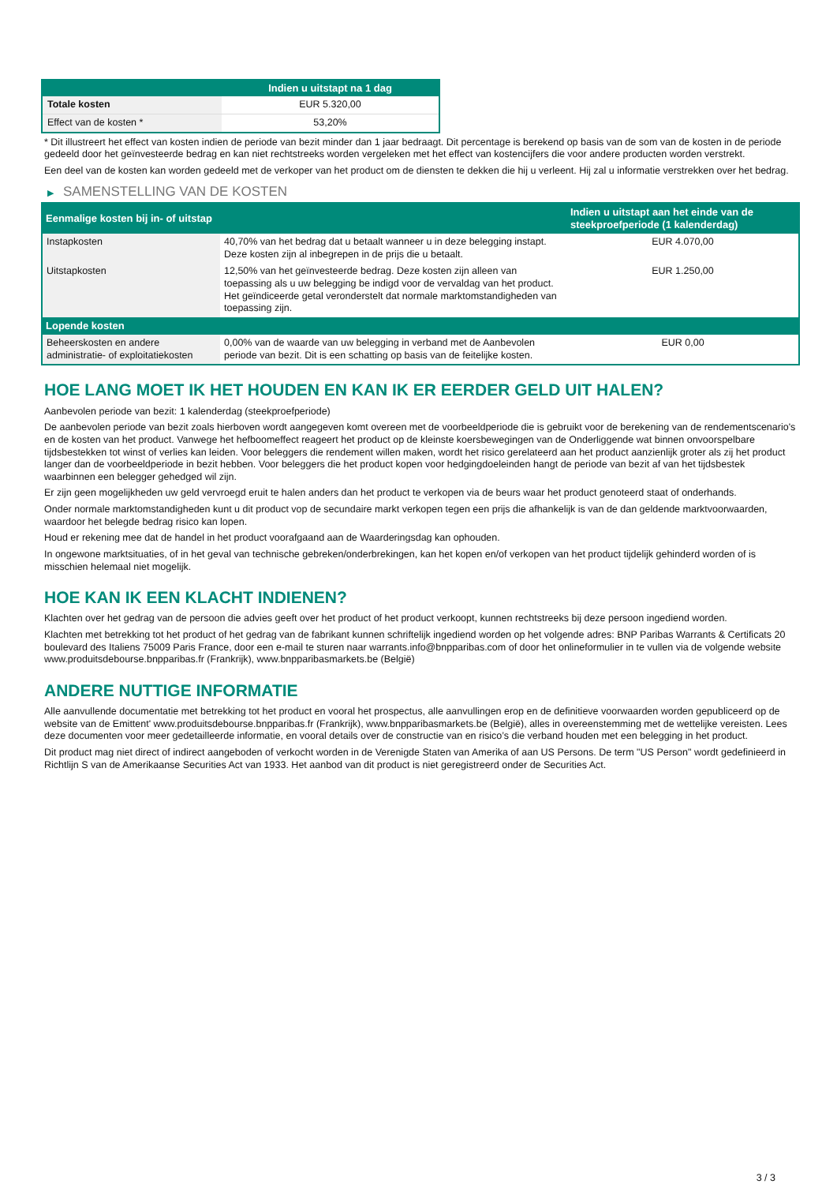| | Indien u uitstapt na 1 dag |
| --- | --- |
| Totale kosten | EUR 5.320,00 |
| Effect van de kosten * | 53,20% |
* Dit illustreert het effect van kosten indien de periode van bezit minder dan 1 jaar bedraagt. Dit percentage is berekend op basis van de som van de kosten in de periode gedeeld door het geïnvesteerde bedrag en kan niet rechtstreeks worden vergeleken met het effect van kostencijfers die voor andere producten worden verstrekt.
Een deel van de kosten kan worden gedeeld met de verkoper van het product om de diensten te dekken die hij u verleent. Hij zal u informatie verstrekken over het bedrag.
▶ SAMENSTELLING VAN DE KOSTEN
| Eenmalige kosten bij in- of uitstap | | Indien u uitstapt aan het einde van de steekproefperiode (1 kalenderdag) |
| --- | --- | --- |
| Instapkosten | 40,70% van het bedrag dat u betaalt wanneer u in deze belegging instapt. Deze kosten zijn al inbegrepen in de prijs die u betaalt. | EUR 4.070,00 |
| Uitstapkosten | 12,50% van het geïnvesteerde bedrag. Deze kosten zijn alleen van toepassing als u uw belegging be indigd voor de vervaldag van het product. Het geïndiceerde getal veronderstelt dat normale marktomstandigheden van toepassing zijn. | EUR 1.250,00 |
| Lopende kosten | | |
| Beheerskosten en andere administratie- of exploitatiekosten | 0,00% van de waarde van uw belegging in verband met de Aanbevolen periode van bezit. Dit is een schatting op basis van de feitelijke kosten. | EUR 0,00 |
HOE LANG MOET IK HET HOUDEN EN KAN IK ER EERDER GELD UIT HALEN?
Aanbevolen periode van bezit: 1 kalenderdag (steekproefperiode)
De aanbevolen periode van bezit zoals hierboven wordt aangegeven komt overeen met de voorbeeldperiode die is gebruikt voor de berekening van de rendementscenario's en de kosten van het product. Vanwege het hefboomeffect reageert het product op de kleinste koersbewegingen van de Onderliggende wat binnen onvoorspelbare tijdsbestekken tot winst of verlies kan leiden. Voor beleggers die rendement willen maken, wordt het risico gerelateerd aan het product aanzienlijk groter als zij het product langer dan de voorbeeldperiode in bezit hebben. Voor beleggers die het product kopen voor hedgingdoeleinden hangt de periode van bezit af van het tijdsbestek waarbinnen een belegger gehedged wil zijn.
Er zijn geen mogelijkheden uw geld vervroegd eruit te halen anders dan het product te verkopen via de beurs waar het product genoteerd staat of onderhands.
Onder normale marktomstandigheden kunt u dit product vop de secundaire markt verkopen tegen een prijs die afhankelijk is van de dan geldende marktvoorwaarden, waardoor het belegde bedrag risico kan lopen.
Houd er rekening mee dat de handel in het product voorafgaand aan de Waarderingsdag kan ophouden.
In ongewone marktsituaties, of in het geval van technische gebreken/onderbrekingen, kan het kopen en/of verkopen van het product tijdelijk gehinderd worden of is misschien helemaal niet mogelijk.
HOE KAN IK EEN KLACHT INDIENEN?
Klachten over het gedrag van de persoon die advies geeft over het product of het product verkoopt, kunnen rechtstreeks bij deze persoon ingediend worden.
Klachten met betrekking tot het product of het gedrag van de fabrikant kunnen schriftelijk ingediend worden op het volgende adres: BNP Paribas Warrants & Certificats 20 boulevard des Italiens 75009 Paris France, door een e-mail te sturen naar warrants.info@bnpparibas.com of door het onlineformulier in te vullen via de volgende website www.produitsdebourse.bnpparibas.fr (Frankrijk), www.bnpparibasmarkets.be (België)
ANDERE NUTTIGE INFORMATIE
Alle aanvullende documentatie met betrekking tot het product en vooral het prospectus, alle aanvullingen erop en de definitieve voorwaarden worden gepubliceerd op de website van de Emittent' www.produitsdebourse.bnpparibas.fr (Frankrijk), www.bnpparibasmarkets.be (België), alles in overeenstemming met de wettelijke vereisten. Lees deze documenten voor meer gedetailleerde informatie, en vooral details over de constructie van en risico’s die verband houden met een belegging in het product.
Dit product mag niet direct of indirect aangeboden of verkocht worden in de Verenigde Staten van Amerika of aan US Persons. De term "US Person" wordt gedefinieerd in Richtlijn S van de Amerikaanse Securities Act van 1933. Het aanbod van dit product is niet geregistreerd onder de Securities Act.
3 / 3